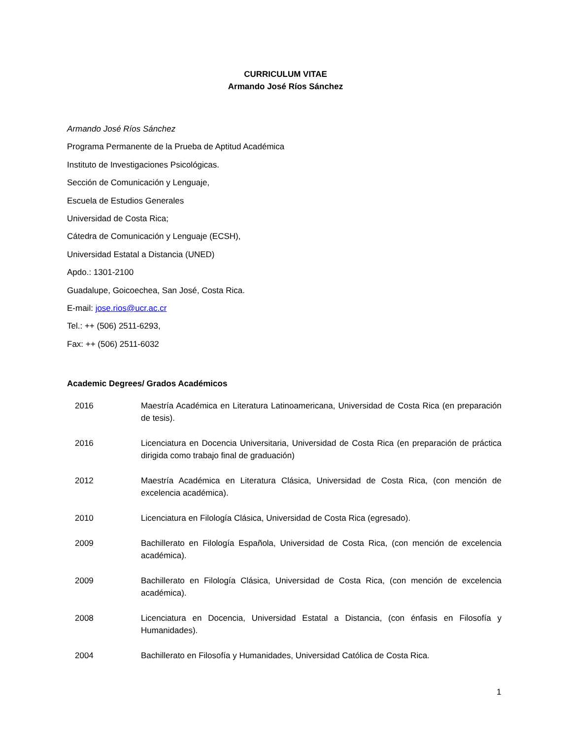CURRICULUM VITAE
Armando José Ríos Sánchez
Armando José Ríos Sánchez
Programa Permanente de la Prueba de Aptitud Académica
Instituto de Investigaciones Psicológicas.
Sección de Comunicación y Lenguaje,
Escuela de Estudios Generales
Universidad de Costa Rica;
Cátedra de Comunicación y Lenguaje (ECSH),
Universidad Estatal a Distancia (UNED)
Apdo.: 1301-2100
Guadalupe, Goicoechea, San José, Costa Rica.
E-mail: jose.rios@ucr.ac.cr
Tel.: ++ (506) 2511-6293,
Fax: ++ (506) 2511-6032
Academic Degrees/ Grados Académicos
2016 Maestría Académica en Literatura Latinoamericana, Universidad de Costa Rica (en preparación de tesis).
2016 Licenciatura en Docencia Universitaria, Universidad de Costa Rica (en preparación de práctica dirigida como trabajo final de graduación)
2012 Maestría Académica en Literatura Clásica, Universidad de Costa Rica, (con mención de excelencia académica).
2010 Licenciatura en Filología Clásica, Universidad de Costa Rica (egresado).
2009 Bachillerato en Filología Española, Universidad de Costa Rica, (con mención de excelencia académica).
2009 Bachillerato en Filología Clásica, Universidad de Costa Rica, (con mención de excelencia académica).
2008 Licenciatura en Docencia, Universidad Estatal a Distancia, (con énfasis en Filosofía y Humanidades).
2004 Bachillerato en Filosofía y Humanidades, Universidad Católica de Costa Rica.
1